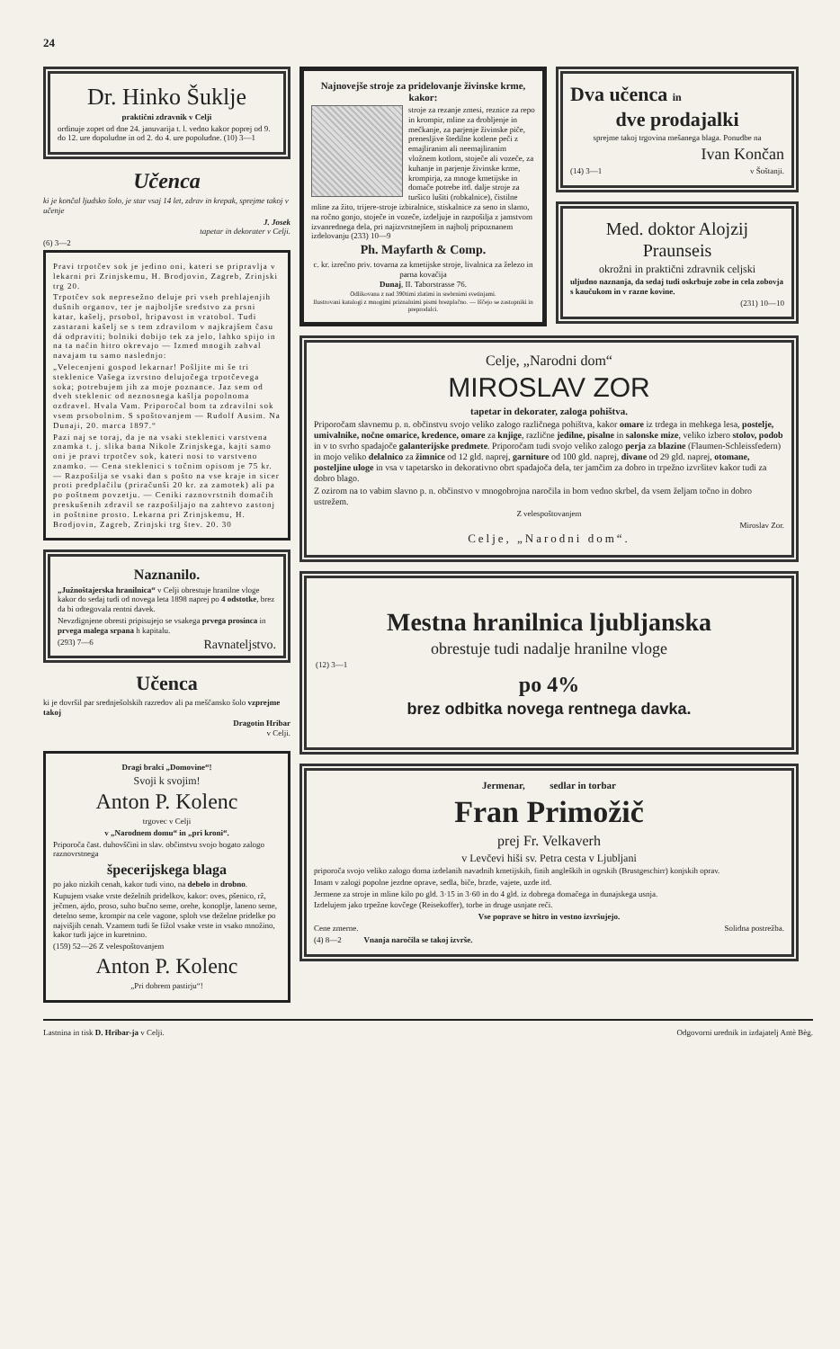24
Dr. Hinko Šuklje
praktični zdravnik v Celji
ordinuje zopet od dne 24. januvarija t. l. vedno kakor poprej od 9. do 12. ure dopoludne in od 2. do 4. ure popoludne. (10) 3—1
Učenca
ki je končal ljudsko šolo, je star vsaj 14 let, zdrav in krepak, sprejme takoj v učenje
J. Josek
tapetar in dekorater v Celji.
(6) 3—2
Pravi trpotčev sok je jedino oni, kateri se pripravlja v lekarni pri Zrinjskemu, H. Brodjovin, Zagreb, Zrinjski trg 20.
Trpotčev sok nepresežno deluje pri vseh prehlajenjih dušnih organov, ter je najboljše sredstvo za prsni katar, kašelj, prsobol, hripavost in vratobol. Tudi zastarani kašelj se s tem zdravilom v najkrajšem času dá odpraviti; bolniki dobijo tek za jelo, lahko spijo in na ta način hitro okrevajo — Izmed mnogih zahval navajam tu samo naslednjo:
„Velecenjeni gospod lekarnar! Pošljite mi še tri steklenice Vašega izvrstno delujočega trpotčevega soka; potrebujem jih za moje poznance. Jaz sem od dveh steklenic od neznosnega kašlja popolnoma ozdravel. Hvala Vam. Priporočal bom ta zdravilni sok vsem prsobolnim. S spoštovanjem — Rudolf Ausim. Na Dunaji, 20. marca 1897.“
Pazi naj se toraj, da je na vsaki steklenici varstvena znamka t. j. slika bana Nikole Zrinjskega, kajti samo oni je pravi trpotčev sok, kateri nosi to varstveno znamko. — Cena steklenici s točnim opisom je 75 kr. — Razpošilja se vsaki dan s pošto na vse kraje in sicer proti predplačilu (priračunši 20 kr. za zamotek) ali pa po poštnem povzetju. — Ceniki raznovrstnih domačih preskušenih zdravil se razpošiljajo na zahtevo zastonj in poštnine prosto. Lekarna pri Zrinjskemu, H. Brodjovin, Zagreb, Zrinjski trg štev. 20. 30
Naznanilo.
„Južnoštajerska hranilnica“ v Celji obrestuje hranilne vloge kakor do sedaj tudi od novega leta 1898 naprej po 4 odstotke, brez da bi odtegovala rentni davek.
Nevzdignjene obresti pripisujejo se vsakega prvega prosinca in prvega malega srpana h kapitalu.
(293) 7—6 Ravnateljstvo.
Učenca
ki je dovršil par srednješolskih razredov ali pa meščansko šolo vzprejme takoj
Dragotin Hribar
v Celji.
Dragi bralci „Domovine“!
Svoji k svojim!
Anton P. Kolenc
trgovec v Celji
v „Narodnem domu“ in „pri kroni“.
Priporoča čast. duhovščini in slav. občinstvu svojo bogato zalogo raznovrstnega
špecerijskega blaga
po jako nizkih cenah, kakor tudi vino, na debelo in drobno.
Kupujem vsake vrste deželnih pridelkov, kakor: oves, pšenico, rž, ječmen, ajdo, proso, suho bučno seme, orehe, konoplje, laneno seme, detelno seme, krompir na cele vagone, sploh vse deželne pridelke po najvišjih cenah. Vzamem tudi še fižol vsake vrste in vsako množino, kakor tudi jajce in kuretnino.
(159) 52—26 Z velespoštovanjem
Anton P. Kolenc
„Pri dobrem pastirju“!
Najnovejše stroje za pridelovanje živinske krme, kakor:
stroje za rezanje zmesi, reznice za repo in krompir, mline za drobljenje in mečkanje, za parjenje živinske piče, prenesljive štedilne kotlene peči z emajliranim ali neemajliranim vložnem kotlom, stoječe ali vozeče, za kuhanje in parjenje živinske krme, krompirja, za mnoge kmetijske in domače potrebe itd. dalje stroje za turšico lušiti (robkalnice), čistilne mline za žito, trijere-stroje izbiralnice, stiskalnice za seno in slamo, na ročno gonjo, stoječe in vozeče, izdeljuje in razpošilja z jamstvom izvanrednega dela, pri najizvrstnejšem in najbolj pripoznanem izdelovanju (233) 10—9
Ph. Mayfarth & Comp.
c. kr. izrečno priv. tovarna za kmetijske stroje, livalnica za železo in parna kovačija
Dunaj, II. Taborstrasse 76.
Odlikovana z nad 390timi zlatimi in srebrnimi svetinjami.
Ilustrovani katalogi z mnogimi priznalnimi pismi brezplačno. — Iščejo se zastopniki in preprodalci.
Dva učenca in
dve prodajalki
sprejme takoj trgovina mešanega blaga. Ponudbe na
Ivan Končan
(14) 3—1 v Šoštanji.
Med. doktor Alojzij Praunseis
okrožni in praktični zdravnik celjski
uljudno naznanja, da sedaj tudi oskrbuje zobe in cela zobovja s kaučukom in v razne kovine.
(231) 10—10
Celje, „Narodni dom“
MIROSLAV ZOR
tapetar in dekorater, zaloga pohištva.
Priporočam slavnemu p. n. občinstvu svojo veliko zalogo različnega pohištva, kakor omare iz trdega in mehkega lesa, postelje, umivalnike, nočne omarice, kredence, omare za knjige, različne jedilne, pisalne in salonske mize, veliko izbero stolov, podob in v to svrho spadajoče galanterijske predmete. Priporočam tudi svojo veliko zalogo perja za blazine (Flaumen-Schleissfedern) in mojo veliko delalnico za žimnice od 12 gld. naprej, garniture od 100 gld. naprej, divane od 29 gld. naprej, otomane, posteljine uloge in vsa v tapetarsko in dekorativno obrt spadajoča dela, ter jamčim za dobro in trpežno izvršitev kakor tudi za dobro blago.
Z ozirom na to vabim slavno p. n. občinstvo v mnogobrojna naročila in bom vedno skrbel, da vsem željam točno in dobro ustrežem.
Z velespoštovanjem
Miroslav Zor.
Celje, „Narodni dom“.
Mestna hranilnica ljubljanska
obrestuje tudi nadalje hranilne vloge
(12) 3—1
po 4%
brez odbitka novega rentnega davka.
Jermenar, sedlar in torbar
Fran Primožič
prej Fr. Velkaverh
v Levčevi hiši sv. Petra cesta v Ljubljani
priporoča svojo veliko zalogo doma izdelanih navadnih kmetijskih, finih angleških in ogrskih (Brustgeschirr) konjskih oprav.
Imam v zalogi popolne jezdne oprave, sedla, biče, brzde, vajete, uzde itd.
Jermene za stroje in mline kilo po gld. 3·15 in 3·60 in do 4 gld. iz dobrega domačega in dunajskega usnja.
Izdelujem jako trpežne kovčege (Reisekoffer), torbe in druge usnjate reči.
Vse poprave se hitro in vestno izvršujejo.
Cene zmerne. Solidna postrežba.
(4) 8—2 Vnanja naročila se takoj izvrše.
Lastnina in tisk D. Hribar-ja v Celji. Odgovorni urednik in izdajatelj Antè Bèg.